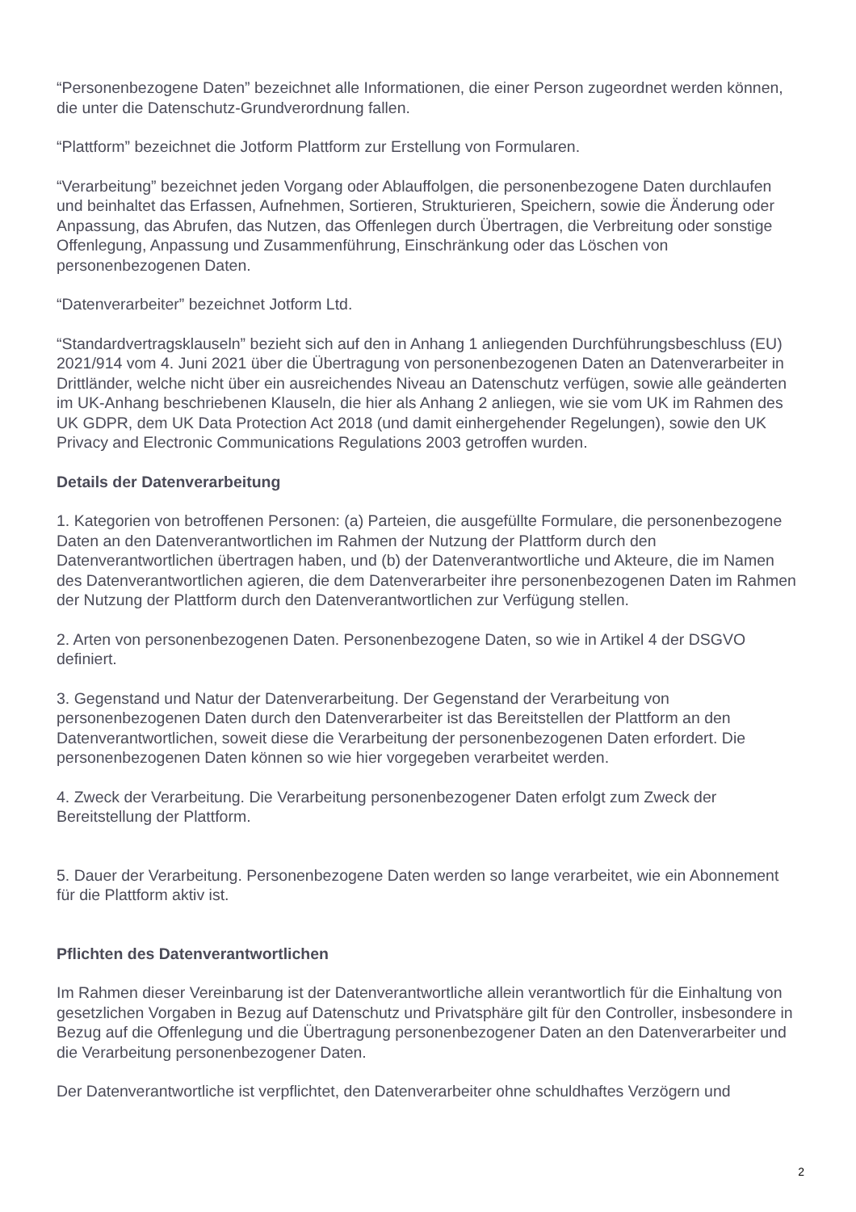“Personenbezogene Daten” bezeichnet alle Informationen, die einer Person zugeordnet werden können, die unter die Datenschutz-Grundverordnung fallen.
“Plattform” bezeichnet die Jotform Plattform zur Erstellung von Formularen.
“Verarbeitung” bezeichnet jeden Vorgang oder Ablauffolgen, die personenbezogene Daten durchlaufen und beinhaltet das Erfassen, Aufnehmen, Sortieren, Strukturieren, Speichern, sowie die Änderung oder Anpassung, das Abrufen, das Nutzen, das Offenlegen durch Übertragen, die Verbreitung oder sonstige Offenlegung, Anpassung und Zusammenführung, Einschränkung oder das Löschen von personenbezogenen Daten.
“Datenverarbeiter” bezeichnet Jotform Ltd.
“Standardvertragsklauseln” bezieht sich auf den in Anhang 1 anliegenden Durchführungsbeschluss (EU) 2021/914 vom 4. Juni 2021 über die Übertragung von personenbezogenen Daten an Datenverarbeiter in Drittländer, welche nicht über ein ausreichendes Niveau an Datenschutz verfügen, sowie alle geänderten im UK-Anhang beschriebenen Klauseln, die hier als Anhang 2 anliegen, wie sie vom UK im Rahmen des UK GDPR, dem UK Data Protection Act 2018 (und damit einhergehender Regelungen), sowie den UK Privacy and Electronic Communications Regulations 2003 getroffen wurden.
Details der Datenverarbeitung
1. Kategorien von betroffenen Personen: (a) Parteien, die ausgefüllte Formulare, die personenbezogene Daten an den Datenverantwortlichen im Rahmen der Nutzung der Plattform durch den Datenverantwortlichen übertragen haben, und (b) der Datenverantwortliche und Akteure, die im Namen des Datenverantwortlichen agieren, die dem Datenverarbeiter ihre personenbezogenen Daten im Rahmen der Nutzung der Plattform durch den Datenverantwortlichen zur Verfügung stellen.
2. Arten von personenbezogenen Daten. Personenbezogene Daten, so wie in Artikel 4 der DSGVO definiert.
3. Gegenstand und Natur der Datenverarbeitung. Der Gegenstand der Verarbeitung von personenbezogenen Daten durch den Datenverarbeiter ist das Bereitstellen der Plattform an den Datenverantwortlichen, soweit diese die Verarbeitung der personenbezogenen Daten erfordert. Die personenbezogenen Daten können so wie hier vorgegeben verarbeitet werden.
4. Zweck der Verarbeitung. Die Verarbeitung personenbezogener Daten erfolgt zum Zweck der Bereitstellung der Plattform.
5. Dauer der Verarbeitung. Personenbezogene Daten werden so lange verarbeitet, wie ein Abonnement für die Plattform aktiv ist.
Pflichten des Datenverantwortlichen
Im Rahmen dieser Vereinbarung ist der Datenverantwortliche allein verantwortlich für die Einhaltung von gesetzlichen Vorgaben in Bezug auf Datenschutz und Privatsphäre gilt für den Controller, insbesondere in Bezug auf die Offenlegung und die Übertragung personenbezogener Daten an den Datenverarbeiter und die Verarbeitung personenbezogener Daten.
Der Datenverantwortliche ist verpflichtet, den Datenverarbeiter ohne schuldhaftes Verzögern und
2